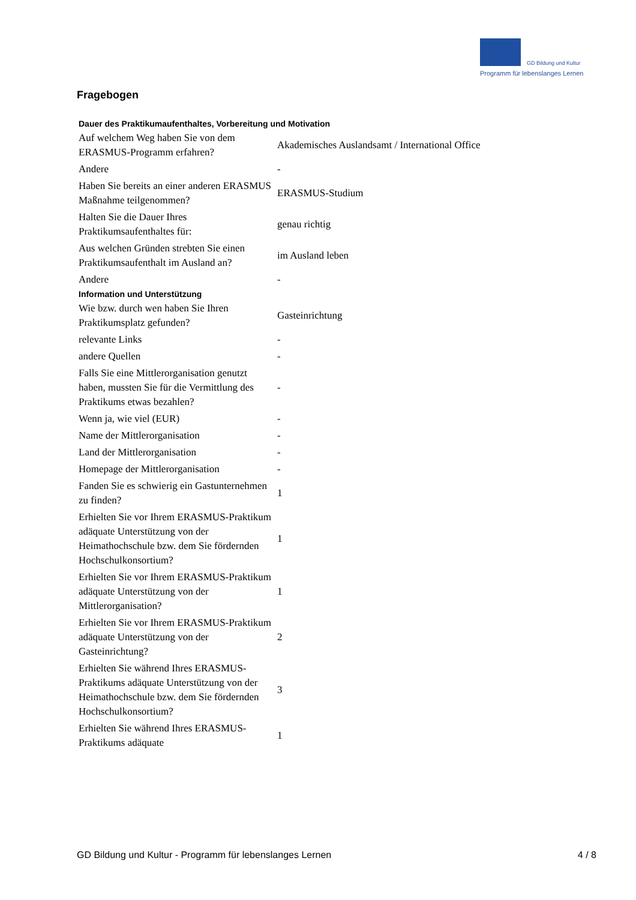GD Bildung und Kultur
Programm für lebenslanges Lernen
Fragebogen
| Dauer des Praktikumaufenthaltes, Vorbereitung und Motivation | |
| --- | --- |
| Auf welchem Weg haben Sie von dem ERASMUS-Programm erfahren? | Akademisches Auslandsamt / International Office |
| Andere | - |
| Haben Sie bereits an einer anderen ERASMUS Maßnahme teilgenommen? | ERASMUS-Studium |
| Halten Sie die Dauer Ihres Praktikumsaufenthaltes für: | genau richtig |
| Aus welchen Gründen strebten Sie einen Praktikumsaufenthalt im Ausland an? | im Ausland leben |
| Andere | - |
| Information und Unterstützung | |
| Wie bzw. durch wen haben Sie Ihren Praktikumsplatz gefunden? | Gasteinrichtung |
| relevante Links | - |
| andere Quellen | - |
| Falls Sie eine Mittlerorganisation genutzt haben, mussten Sie für die Vermittlung des Praktikums etwas bezahlen? | - |
| Wenn ja, wie viel (EUR) | - |
| Name der Mittlerorganisation | - |
| Land der Mittlerorganisation | - |
| Homepage der Mittlerorganisation | - |
| Fanden Sie es schwierig ein Gastunternehmen zu finden? | 1 |
| Erhielten Sie vor Ihrem ERASMUS-Praktikum adäquate Unterstützung von der Heimathochschule bzw. dem Sie fördernden Hochschulkonsortium? | 1 |
| Erhielten Sie vor Ihrem ERASMUS-Praktikum adäquate Unterstützung von der Mittlerorganisation? | 1 |
| Erhielten Sie vor Ihrem ERASMUS-Praktikum adäquate Unterstützung von der Gasteinrichtung? | 2 |
| Erhielten Sie während Ihres ERASMUS-Praktikums adäquate Unterstützung von der Heimathochschule bzw. dem Sie fördernden Hochschulkonsortium? | 3 |
| Erhielten Sie während Ihres ERASMUS-Praktikums adäquate | 1 |
GD Bildung und Kultur - Programm für lebenslanges Lernen 4 / 8